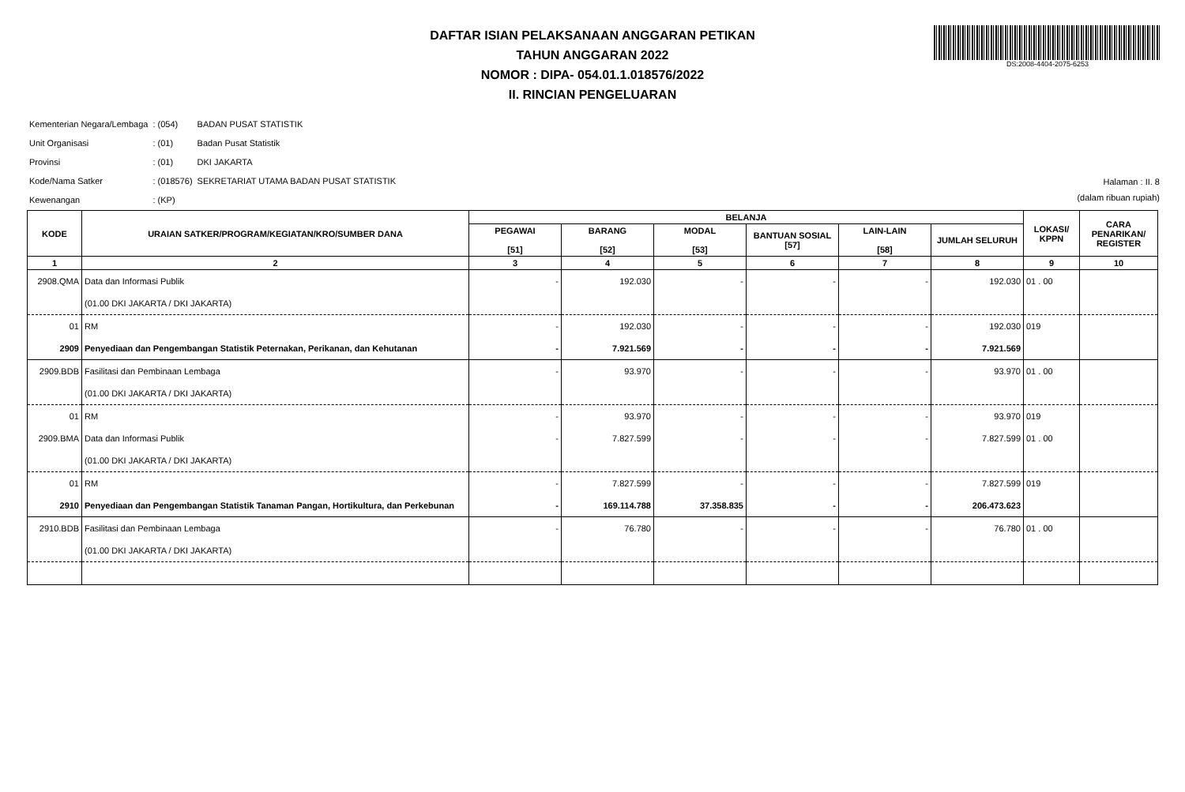DAFTAR ISIAN PELAKSANAAN ANGGARAN PETIKAN
TAHUN ANGGARAN 2022
NOMOR : DIPA- 054.01.1.018576/2022
II. RINCIAN PENGELUARAN
DS:2008-4404-2075-6253
| Kementerian Negara/Lembaga | : (054) | BADAN PUSAT STATISTIK |
| Unit Organisasi | : (01) | Badan Pusat Statistik |
| Provinsi | : (01) | DKI JAKARTA |
| Kode/Nama Satker | : (018576) | SEKRETARIAT UTAMA BADAN PUSAT STATISTIK |
| Kewenangan | : (KP) | |
Halaman : II. 8
(dalam ribuan rupiah)
| KODE | URAIAN SATKER/PROGRAM/KEGIATAN/KRO/SUMBER DANA | BELANJA | | | | | | LOKASI/ KPPN | CARA PENARIKAN/ REGISTER |
| --- | --- | --- | --- | --- | --- | --- | --- | --- | --- |
| | | PEGAWAI [51] | BARANG [52] | MODAL [53] | BANTUAN SOSIAL [57] | LAIN-LAIN [58] | JUMLAH SELURUH | | |
| 1 | 2 | 3 | 4 | 5 | 6 | 7 | 8 | 9 | 10 |
| 2908.QMA | Data dan Informasi Publik | - | 192.030 | - | - | - | 192.030 | 01 . 00 | |
| | (01.00 DKI JAKARTA / DKI JAKARTA) | | | | | | | | |
| 01 | RM | - | 192.030 | - | - | - | 192.030 | 019 | |
| 2909 | Penyediaan dan Pengembangan Statistik Peternakan, Perikanan, dan Kehutanan | - | 7.921.569 | - | - | - | 7.921.569 | | |
| 2909.BDB | Fasilitasi dan Pembinaan Lembaga | - | 93.970 | - | - | - | 93.970 | 01 . 00 | |
| | (01.00 DKI JAKARTA / DKI JAKARTA) | | | | | | | | |
| 01 | RM | - | 93.970 | - | - | - | 93.970 | 019 | |
| 2909.BMA | Data dan Informasi Publik | - | 7.827.599 | - | - | - | 7.827.599 | 01 . 00 | |
| | (01.00 DKI JAKARTA / DKI JAKARTA) | | | | | | | | |
| 01 | RM | - | 7.827.599 | - | - | - | 7.827.599 | 019 | |
| 2910 | Penyediaan dan Pengembangan Statistik Tanaman Pangan, Hortikultura, dan Perkebunan | - | 169.114.788 | 37.358.835 | - | - | 206.473.623 | | |
| 2910.BDB | Fasilitasi dan Pembinaan Lembaga | - | 76.780 | - | - | - | 76.780 | 01 . 00 | |
| | (01.00 DKI JAKARTA / DKI JAKARTA) | | | | | | | | |